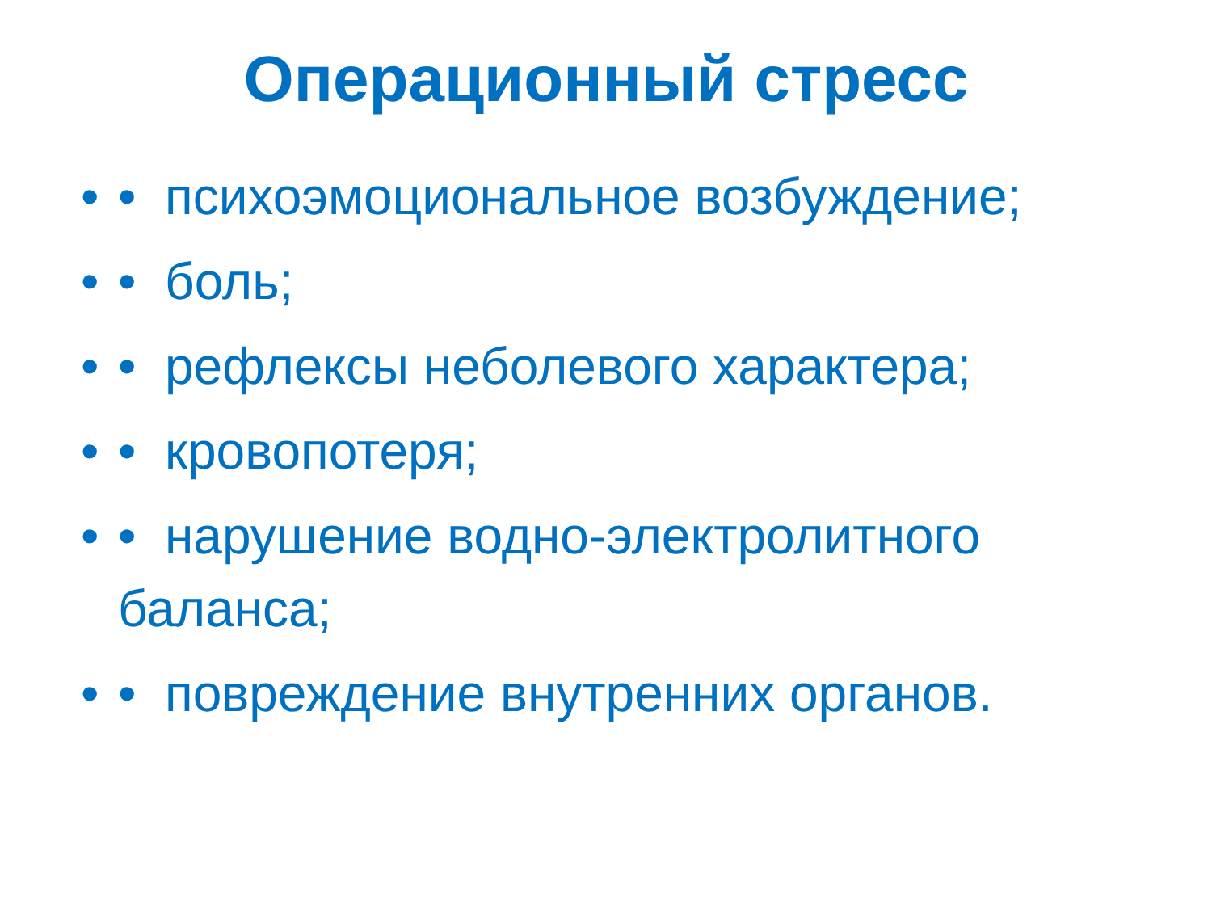Операционный стресс
• • психоэмоциональное возбуждение;
• • боль;
• • рефлексы неболевого характера;
• • кровопотеря;
• • нарушение водно-электролитного баланса;
• • повреждение внутренних органов.